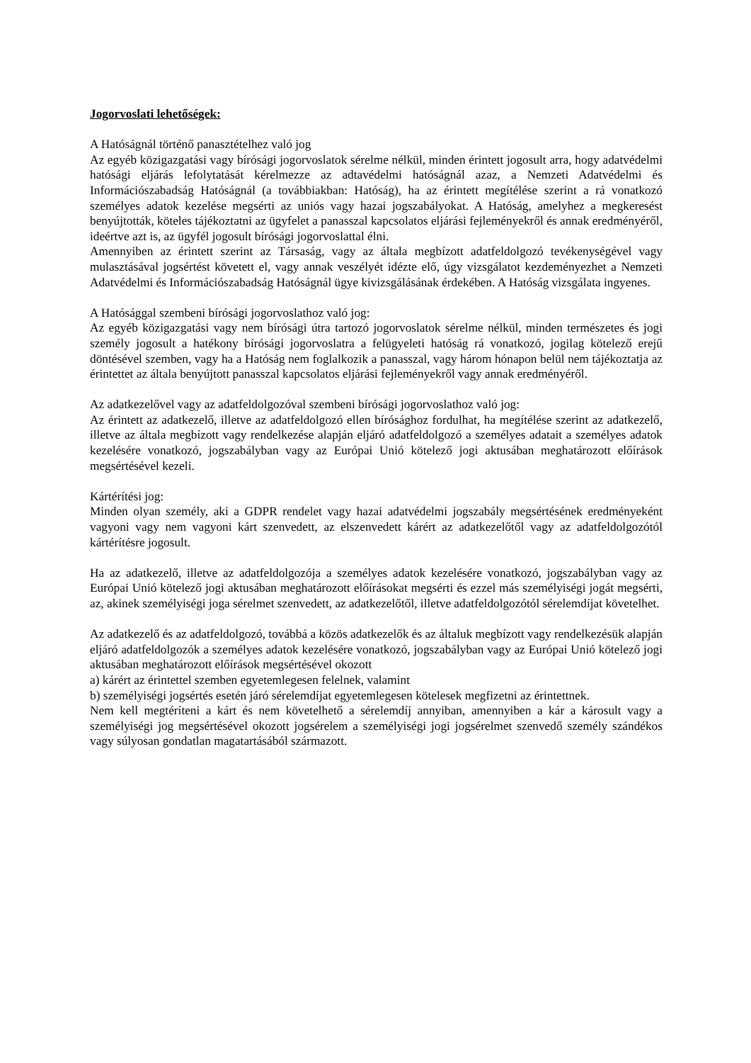Jogorvoslati lehetőségek:
A Hatóságnál történő panasztételhez való jog
Az egyéb közigazgatási vagy bírósági jogorvoslatok sérelme nélkül, minden érintett jogosult arra, hogy adatvédelmi hatósági eljárás lefolytatását kérelmezze az adtavédelmi hatóságnál azaz, a Nemzeti Adatvédelmi és Információszabadság Hatóságnál (a továbbiakban: Hatóság), ha az érintett megítélése szerint a rá vonatkozó személyes adatok kezelése megsérti az uniós vagy hazai jogszabályokat. A Hatóság, amelyhez a megkeresést benyújtották, köteles tájékoztatni az ügyfelet a panasszal kapcsolatos eljárási fejleményekről és annak eredményéről, ideértve azt is, az ügyfél jogosult bírósági jogorvoslattal élni.
Amennyiben az érintett szerint az Társaság, vagy az általa megbízott adatfeldolgozó tevékenységével vagy mulasztásával jogsértést követett el, vagy annak veszélyét idézte elő, úgy vizsgálatot kezdeményezhet a Nemzeti Adatvédelmi és Információszabadság Hatóságnál ügye kivizsgálásának érdekében. A Hatóság vizsgálata ingyenes.
A Hatósággal szembeni bírósági jogorvoslathoz való jog:
Az egyéb közigazgatási vagy nem bírósági útra tartozó jogorvoslatok sérelme nélkül, minden természetes és jogi személy jogosult a hatékony bírósági jogorvoslatra a felügyeleti hatóság rá vonatkozó, jogilag kötelező erejű döntésével szemben, vagy ha a Hatóság nem foglalkozik a panasszal, vagy három hónapon belül nem tájékoztatja az érintettet az általa benyújtott panasszal kapcsolatos eljárási fejleményekről vagy annak eredményéről.
Az adatkezelővel vagy az adatfeldolgozóval szembeni bírósági jogorvoslathoz való jog:
Az érintett az adatkezelő, illetve az adatfeldolgozó ellen bírósághoz fordulhat, ha megítélése szerint az adatkezelő, illetve az általa megbízott vagy rendelkezése alapján eljáró adatfeldolgozó a személyes adatait a személyes adatok kezelésére vonatkozó, jogszabályban vagy az Európai Unió kötelező jogi aktusában meghatározott előírások megsértésével kezeli.
Kártérítési jog:
Minden olyan személy, aki a GDPR rendelet vagy hazai adatvédelmi jogszabály megsértésének eredményeként vagyoni vagy nem vagyoni kárt szenvedett, az elszenvedett kárért az adatkezelőtől vagy az adatfeldolgozótól kártérítésre jogosult.
Ha az adatkezelő, illetve az adatfeldolgozója a személyes adatok kezelésére vonatkozó, jogszabályban vagy az Európai Unió kötelező jogi aktusában meghatározott előírásokat megsérti és ezzel más személyiségi jogát megsérti, az, akinek személyiségi joga sérelmet szenvedett, az adatkezelőtől, illetve adatfeldolgozótól sérelemdíjat követelhet.
Az adatkezelő és az adatfeldolgozó, továbbá a közös adatkezelők és az általuk megbízott vagy rendelkezésük alapján eljáró adatfeldolgozók a személyes adatok kezelésére vonatkozó, jogszabályban vagy az Európai Unió kötelező jogi aktusában meghatározott előírások megsértésével okozott
a) kárért az érintettel szemben egyetemlegesen felelnek, valamint
b) személyiségi jogsértés esetén járó sérelemdíjat egyetemlegesen kötelesek megfizetni az érintettnek.
Nem kell megtéríteni a kárt és nem követelhető a sérelemdíj annyiban, amennyiben a kár a károsult vagy a személyiségi jog megsértésével okozott jogsérelem a személyiségi jogi jogsérelmet szenvedő személy szándékos vagy súlyosan gondatlan magatartásából származott.